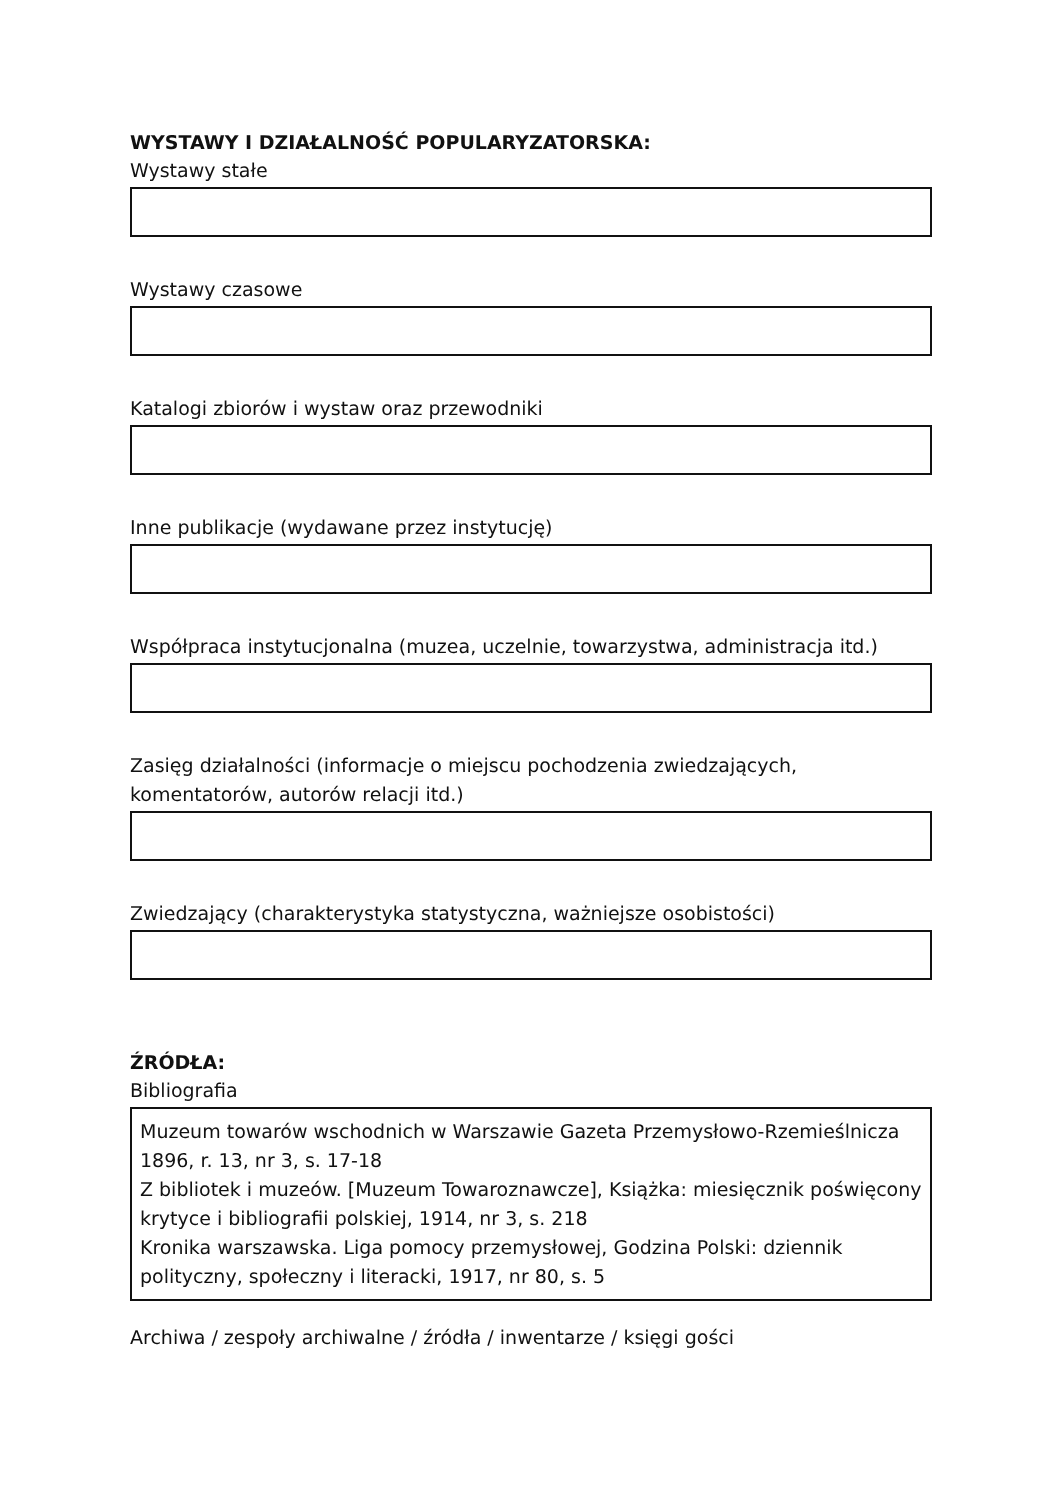WYSTAWY I DZIAŁALNOŚĆ POPULARYZATORSKA:
Wystawy stałe
Wystawy czasowe
Katalogi zbiorów i wystaw oraz przewodniki
Inne publikacje (wydawane przez instytucję)
Współpraca instytucjonalna (muzea, uczelnie, towarzystwa, administracja itd.)
Zasięg działalności (informacje o miejscu pochodzenia zwiedzających, komentatorów, autorów relacji itd.)
Zwiedzający (charakterystyka statystyczna, ważniejsze osobistości)
ŹRÓDŁA:
Bibliografia
Muzeum towarów wschodnich w Warszawie Gazeta Przemysłowo-Rzemieślnicza 1896, r. 13, nr 3, s. 17-18
Z bibliotek i muzeów. [Muzeum Towaroznawcze], Książka: miesięcznik poświęcony krytyce i bibliografii polskiej, 1914, nr 3, s. 218
Kronika warszawska. Liga pomocy przemysłowej, Godzina Polski: dziennik polityczny, społeczny i literacki, 1917, nr 80, s. 5
Archiwa / zespoły archiwalne / źródła / inwentarze / księgi gości